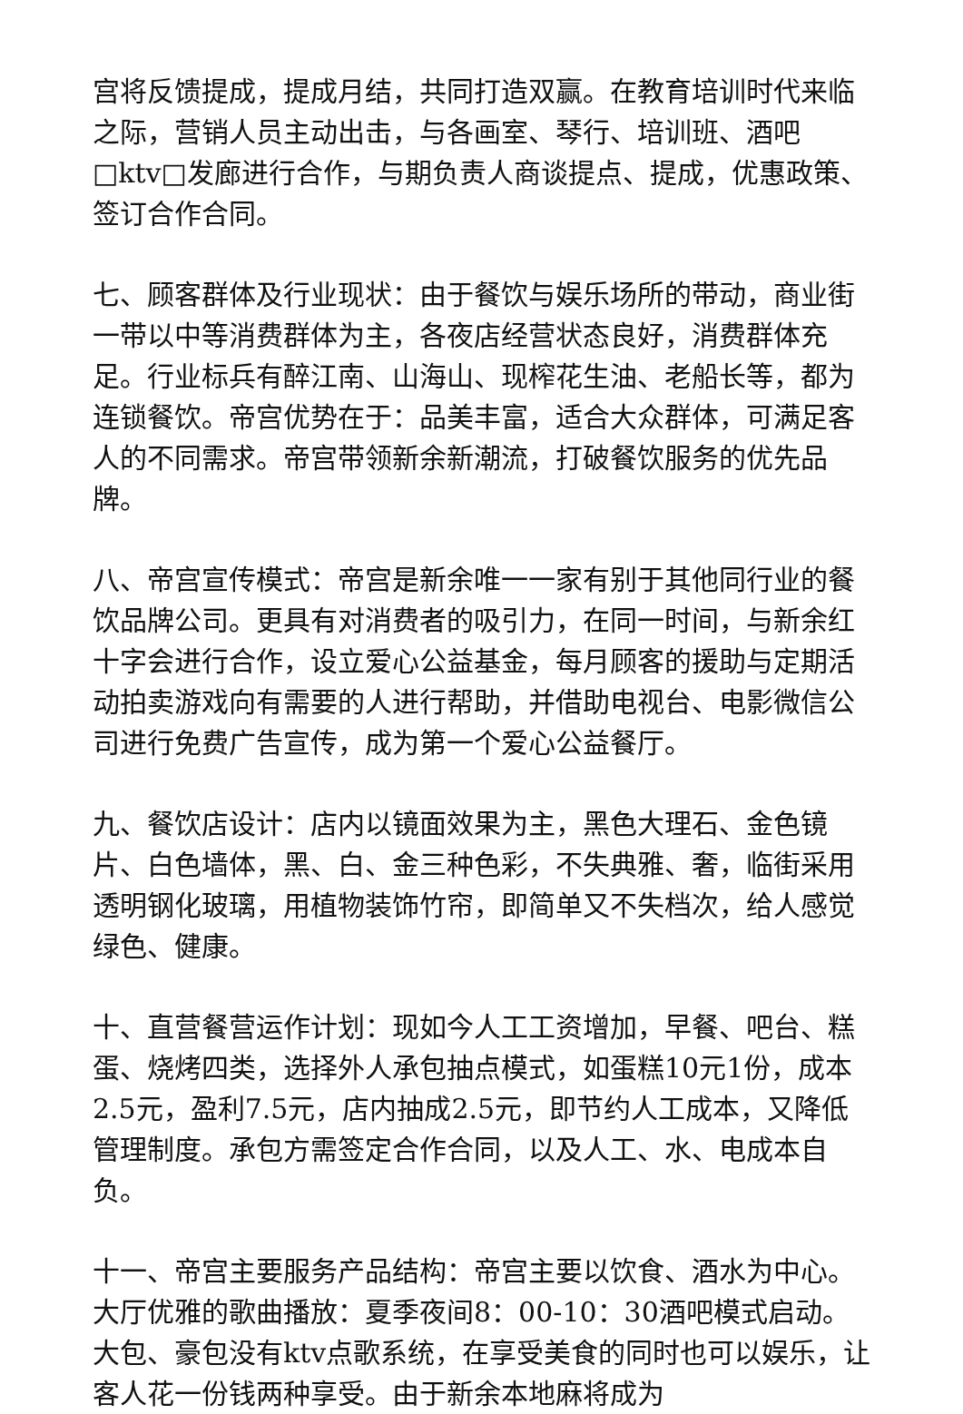宫将反馈提成，提成月结，共同打造双赢。在教育培训时代来临之际，营销人员主动出击，与各画室、琴行、培训班、酒吧□ktv□发廊进行合作，与期负责人商谈提点、提成，优惠政策、签订合作合同。
七、顾客群体及行业现状：由于餐饮与娱乐场所的带动，商业街一带以中等消费群体为主，各夜店经营状态良好，消费群体充足。行业标兵有醉江南、山海山、现榨花生油、老船长等，都为连锁餐饮。帝宫优势在于：品美丰富，适合大众群体，可满足客人的不同需求。帝宫带领新余新潮流，打破餐饮服务的优先品牌。
八、帝宫宣传模式：帝宫是新余唯一一家有别于其他同行业的餐饮品牌公司。更具有对消费者的吸引力，在同一时间，与新余红十字会进行合作，设立爱心公益基金，每月顾客的援助与定期活动拍卖游戏向有需要的人进行帮助，并借助电视台、电影微信公司进行免费广告宣传，成为第一个爱心公益餐厅。
九、餐饮店设计：店内以镜面效果为主，黑色大理石、金色镜片、白色墙体，黑、白、金三种色彩，不失典雅、奢，临街采用透明钢化玻璃，用植物装饰竹帘，即简单又不失档次，给人感觉绿色、健康。
十、直营餐营运作计划：现如今人工工资增加，早餐、吧台、糕蛋、烧烤四类，选择外人承包抽点模式，如蛋糕10元1份，成本2.5元，盈利7.5元，店内抽成2.5元，即节约人工成本，又降低管理制度。承包方需签定合作合同，以及人工、水、电成本自负。
十一、帝宫主要服务产品结构：帝宫主要以饮食、酒水为中心。大厅优雅的歌曲播放：夏季夜间8：00-10：30酒吧模式启动。大包、豪包没有ktv点歌系统，在享受美食的同时也可以娱乐，让客人花一份钱两种享受。由于新余本地麻将成为